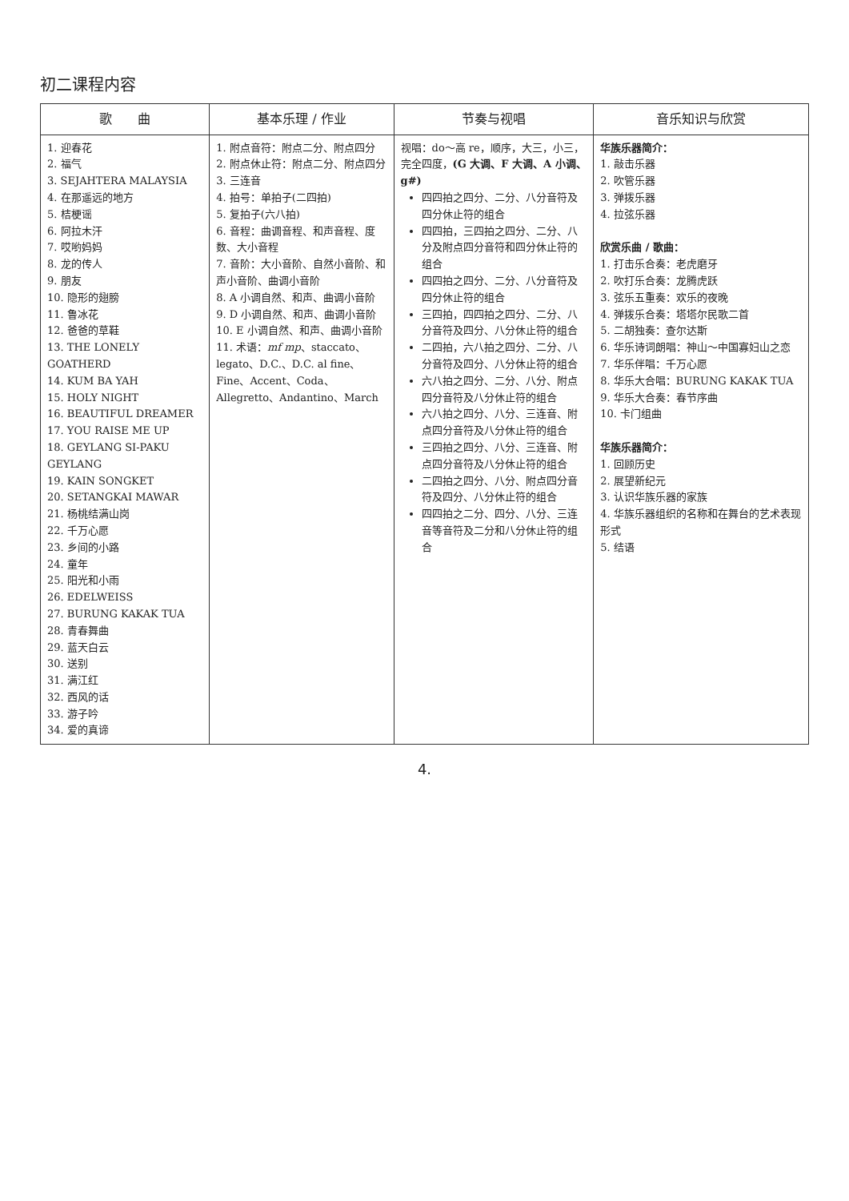初二课程内容
| 歌 曲 | 基本乐理 / 作业 | 节奏与视唱 | 音乐知识与欣赏 |
| --- | --- | --- | --- |
| 1. 迎春花 2. 福气 3. SEJAHTERA MALAYSIA 4. 在那遥远的地方 5. 桔梗谣 6. 阿拉木汗 7. 哎哟妈妈 8. 龙的传人 9. 朋友 10. 隐形的翅膀 11. 鲁冰花 12. 爸爸的草鞋 13. THE LONELY GOATHERD 14. KUM BA YAH 15. HOLY NIGHT 16. BEAUTIFUL DREAMER 17. YOU RAISE ME UP 18. GEYLANG SI-PAKU GEYLANG 19. KAIN SONGKET 20. SETANGKAI MAWAR 21. 杨桃结满山岗 22. 千万心愿 23. 乡间的小路 24. 童年 25. 阳光和小雨 26. EDELWEISS 27. BURUNG KAKAK TUA 28. 青春舞曲 29. 蓝天白云 30. 送别 31. 满江红 32. 西风的话 33. 游子吟 34. 爱的真谛 | 1. 附点音符：附点二分、附点四分 2. 附点休止符：附点二分、附点四分 3. 三连音 4. 拍号：单拍子(二四拍) 5. 复拍子(六八拍) 6. 音程：曲调音程、和声音程、度数、大小音程 7. 音阶：大小音阶、自然小音阶、和声小音阶、曲调小音阶 8. A 小调自然、和声、曲调小音阶 9. D 小调自然、和声、曲调小音阶 10. E 小调自然、和声、曲调小音阶 11. 术语： mf mp 、staccato、legato、D.C.、D.C. al fine、Fine、Accent、Coda、Allegretto、Andantino、March | 视唱：do～高 re，顺序，大三，小三，完全四度， (G 大调、F 大调、A 小调、g#) 四四拍之四分、二分、八分音符及四分休止符的组合 四四拍，三四拍之四分、二分、八分及附点四分音符和四分休止符的组合 四四拍之四分、二分、八分音符及四分休止符的组合 三四拍，四四拍之四分、二分、八分音符及四分、八分休止符的组合 二四拍，六八拍之四分、二分、八分音符及四分、八分休止符的组合 六八拍之四分、二分、八分、附点四分音符及八分休止符的组合 六八拍之四分、八分、三连音、附点四分音符及八分休止符的组合 三四拍之四分、八分、三连音、附点四分音符及八分休止符的组合 二四拍之四分、八分、附点四分音符及四分、八分休止符的组合 四四拍之二分、四分、八分、三连音等音符及二分和八分休止符的组合 | 华族乐器简介： 1. 敲击乐器 2. 吹管乐器 3. 弹拨乐器 4. 拉弦乐器 欣赏乐曲 / 歌曲： 1. 打击乐合奏：老虎磨牙 2. 吹打乐合奏：龙腾虎跃 3. 弦乐五重奏：欢乐的夜晚 4. 弹拨乐合奏：塔塔尔民歌二首 5. 二胡独奏：查尔达斯 6. 华乐诗词朗唱：神山～中国寡妇山之恋 7. 华乐伴唱：千万心愿 8. 华乐大合唱：BURUNG KAKAK TUA 9. 华乐大合奏：春节序曲 10. 卡门组曲 华族乐器简介： 1. 回顾历史 2. 展望新纪元 3. 认识华族乐器的家族 4. 华族乐器组织的名称和在舞台的艺术表现形式 5. 结语 |
4.